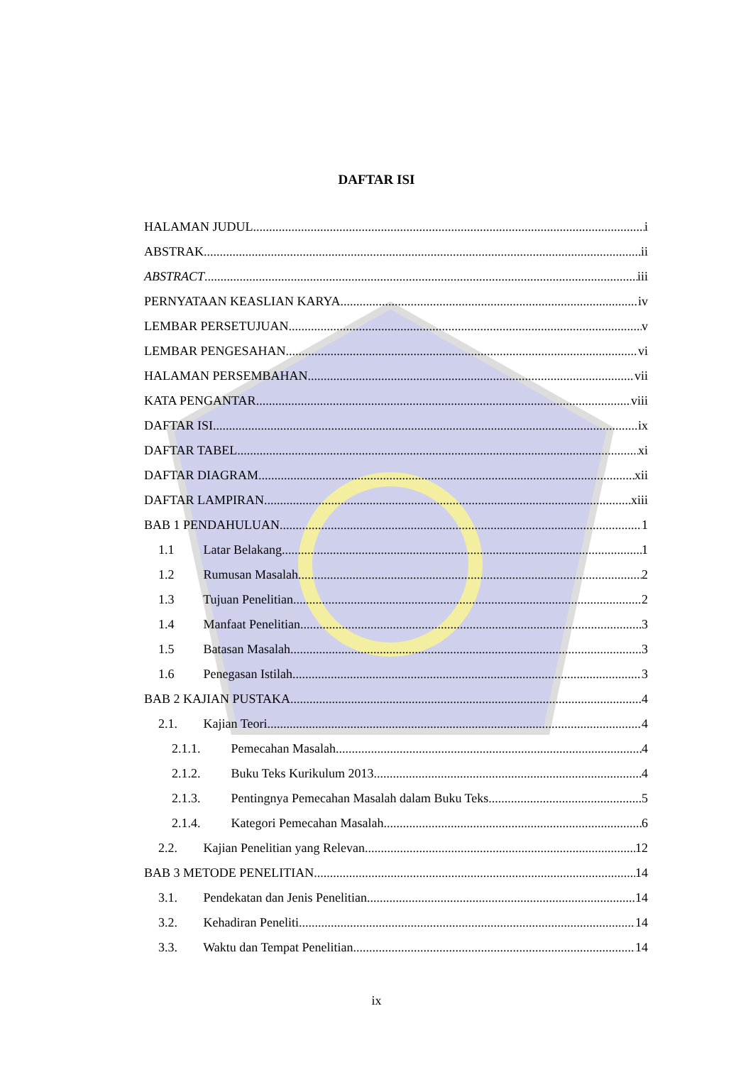DAFTAR ISI
HALAMAN JUDUL i
ABSTRAK ii
ABSTRACT iii
PERNYATAAN KEASLIAN KARYA iv
LEMBAR PERSETUJUAN v
LEMBAR PENGESAHAN vi
HALAMAN PERSEMBAHAN vii
KATA PENGANTAR viii
DAFTAR ISI ix
DAFTAR TABEL xi
DAFTAR DIAGRAM xii
DAFTAR LAMPIRAN xiii
BAB 1 PENDAHULUAN 1
1.1 Latar Belakang 1
1.2 Rumusan Masalah 2
1.3 Tujuan Penelitian 2
1.4 Manfaat Penelitian 3
1.5 Batasan Masalah 3
1.6 Penegasan Istilah 3
BAB 2 KAJIAN PUSTAKA 4
2.1. Kajian Teori 4
2.1.1. Pemecahan Masalah 4
2.1.2. Buku Teks Kurikulum 2013 4
2.1.3. Pentingnya Pemecahan Masalah dalam Buku Teks 5
2.1.4. Kategori Pemecahan Masalah 6
2.2. Kajian Penelitian yang Relevan 12
BAB 3 METODE PENELITIAN 14
3.1. Pendekatan dan Jenis Penelitian 14
3.2. Kehadiran Peneliti 14
3.3. Waktu dan Tempat Penelitian 14
ix